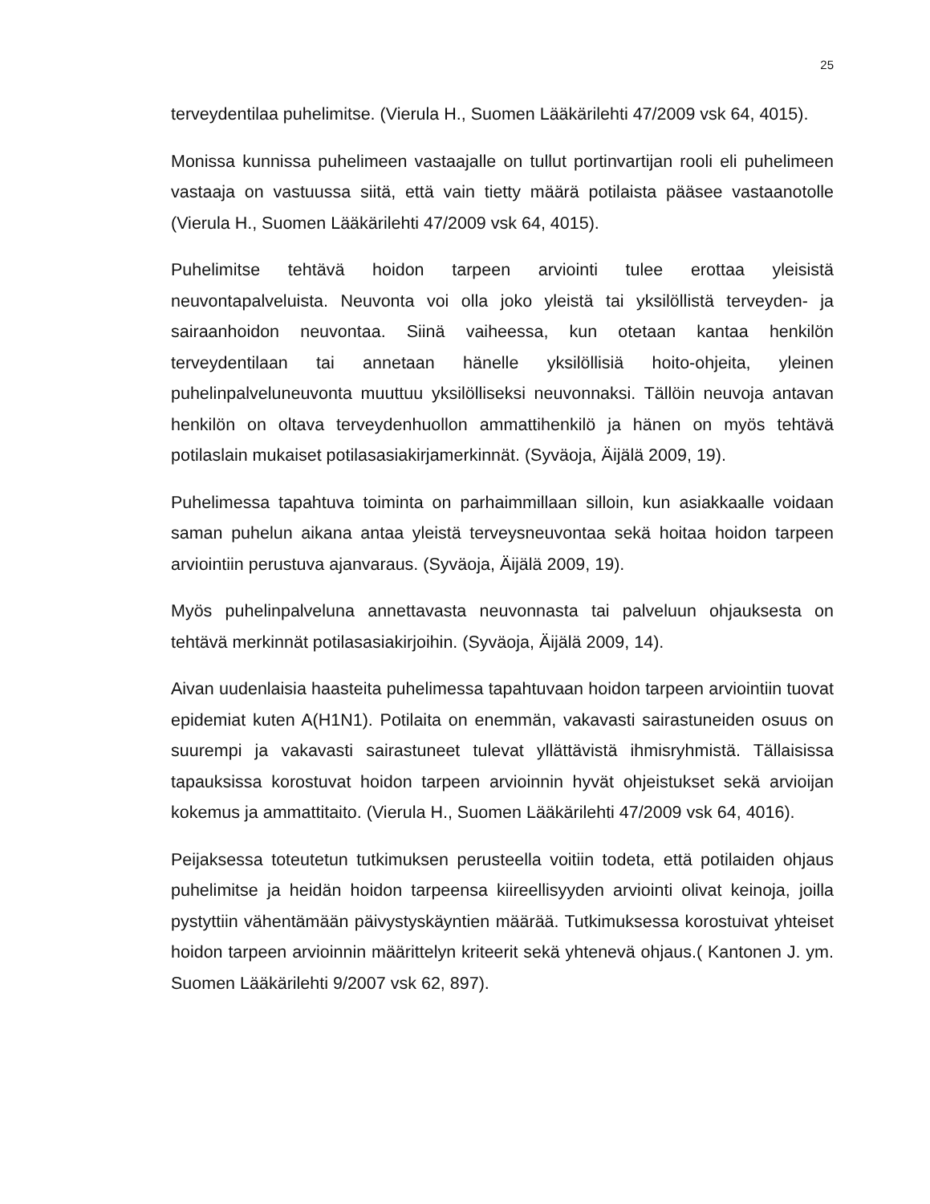25
terveydentilaa puhelimitse. (Vierula H., Suomen Lääkärilehti 47/2009 vsk 64, 4015).
Monissa kunnissa puhelimeen vastaajalle on tullut portinvartijan rooli eli puhelimeen vastaaja on vastuussa siitä, että vain tietty määrä potilaista pääsee vastaanotolle (Vierula H., Suomen Lääkärilehti 47/2009 vsk 64, 4015).
Puhelimitse tehtävä hoidon tarpeen arviointi tulee erottaa yleisistä neuvontapalveluista. Neuvonta voi olla joko yleistä tai yksilöllistä terveyden- ja sairaanhoidon neuvontaa. Siinä vaiheessa, kun otetaan kantaa henkilön terveydentilaan tai annetaan hänelle yksilöllisiä hoito-ohjeita, yleinen puhelinpalveluneuvonta muuttuu yksilölliseksi neuvonnaksi. Tällöin neuvoja antavan henkilön on oltava terveydenhuollon ammattihenkilö ja hänen on myös tehtävä potilaslain mukaiset potilasasiakirjamerkinnät. (Syväoja, Äijälä 2009, 19).
Puhelimessa tapahtuva toiminta on parhaimmillaan silloin, kun asiakkaalle voidaan saman puhelun aikana antaa yleistä terveysneuvontaa sekä hoitaa hoidon tarpeen arviointiin perustuva ajanvaraus. (Syväoja, Äijälä 2009, 19).
Myös puhelinpalveluna annettavasta neuvonnasta tai palveluun ohjauksesta on tehtävä merkinnät potilasasiakirjoihin. (Syväoja, Äijälä 2009, 14).
Aivan uudenlaisia haasteita puhelimessa tapahtuvaan hoidon tarpeen arviointiin tuovat epidemiat kuten A(H1N1). Potilaita on enemmän, vakavasti sairastuneiden osuus on suurempi ja vakavasti sairastuneet tulevat yllättävistä ihmisryhmistä. Tällaisissa tapauksissa korostuvat hoidon tarpeen arvioinnin hyvät ohjeistukset sekä arvioijan kokemus ja ammattitaito. (Vierula H., Suomen Lääkärilehti 47/2009 vsk 64, 4016).
Peijaksessa toteutetun tutkimuksen perusteella voitiin todeta, että potilaiden ohjaus puhelimitse ja heidän hoidon tarpeensa kiireellisyyden arviointi olivat keinoja, joilla pystyttiin vähentämään päivystyskäyntien määrää. Tutkimuksessa korostuivat yhteiset hoidon tarpeen arvioinnin määrittelyn kriteerit sekä yhtenevä ohjaus.( Kantonen J. ym. Suomen Lääkärilehti 9/2007 vsk 62, 897).